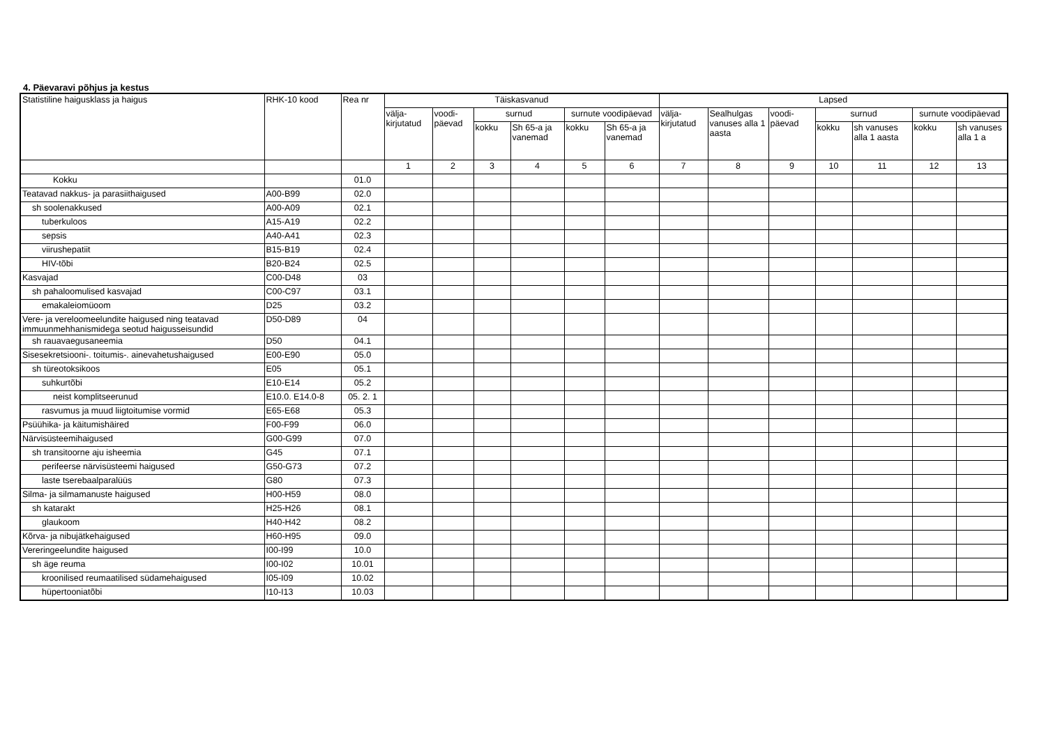4. Päevaravi põhjus ja kestus
| Statistiline haigusklass ja haigus | RHK-10 kood | Rea nr | Täiskasvanud | | | | | | Lapsed | | | | | | |
| --- | --- | --- | --- | --- | --- | --- | --- | --- | --- | --- | --- | --- | --- | --- | --- |
| | | | välja-kirjutatud | voodi-päevad | surnud | | surnute voodipäevad | | välja-kirjutatud | Sealhulgas vanuses alla 1 aasta | voodi-päevad | surnud | | surnute voodipäevad | |
| | | | | | kokku | Sh 65-a ja vanemad | kokku | Sh 65-a ja vanemad | | | | kokku | sh vanuses alla 1 aasta | kokku | sh vanuses alla 1 a |
| | | | 1 | 2 | 3 | 4 | 5 | 6 | 7 | 8 | 9 | 10 | 11 | 12 | 13 |
| Kokku | | 01.0 | | | | | | | | | | | | | |
| Teatavad nakkus- ja parasiithaigused | A00-B99 | 02.0 | | | | | | | | | | | | | |
| sh soolenakkused | A00-A09 | 02.1 | | | | | | | | | | | | | |
| tuberkuloos | A15-A19 | 02.2 | | | | | | | | | | | | | |
| sepsis | A40-A41 | 02.3 | | | | | | | | | | | | | |
| viirushepatiit | B15-B19 | 02.4 | | | | | | | | | | | | | |
| HIV-tõbi | B20-B24 | 02.5 | | | | | | | | | | | | | |
| Kasvajad | C00-D48 | 03 | | | | | | | | | | | | | |
| sh pahaloomulised kasvajad | C00-C97 | 03.1 | | | | | | | | | | | | | |
| emakaleiomüoom | D25 | 03.2 | | | | | | | | | | | | | |
| Vere- ja vereloomeelundite haigused ning teatavad immuunmehhanismidega seotud haigusseisundid | D50-D89 | 04 | | | | | | | | | | | | | |
| sh rauavaegusaneemia | D50 | 04.1 | | | | | | | | | | | | | |
| Sisesekretsiooni-. toitumis-. ainevahetushaigused | E00-E90 | 05.0 | | | | | | | | | | | | | |
| sh türeotoksikoos | E05 | 05.1 | | | | | | | | | | | | | |
| suhkurtõbi | E10-E14 | 05.2 | | | | | | | | | | | | | |
| neist komplitseerunud | E10.0. E14.0-8 | 05. 2. 1 | | | | | | | | | | | | | |
| rasvumus ja muud liigtoitumise vormid | E65-E68 | 05.3 | | | | | | | | | | | | | |
| Psüühika- ja käitumishäired | F00-F99 | 06.0 | | | | | | | | | | | | | |
| Närvisüsteemihaigused | G00-G99 | 07.0 | | | | | | | | | | | | | |
| sh transitoorne aju isheemia | G45 | 07.1 | | | | | | | | | | | | | |
| perifeerse närvisüsteemi haigused | G50-G73 | 07.2 | | | | | | | | | | | | | |
| laste tserebaalparalüüs | G80 | 07.3 | | | | | | | | | | | | | |
| Silma- ja silmamanuste haigused | H00-H59 | 08.0 | | | | | | | | | | | | | |
| sh katarakt | H25-H26 | 08.1 | | | | | | | | | | | | | |
| glaukoom | H40-H42 | 08.2 | | | | | | | | | | | | | |
| Kõrva- ja nibujätkehaigused | H60-H95 | 09.0 | | | | | | | | | | | | | |
| Vereringeelundite haigused | I00-I99 | 10.0 | | | | | | | | | | | | | |
| sh äge reuma | I00-I02 | 10.01 | | | | | | | | | | | | | |
| kroonilised reumaatilised südamehaigused | I05-I09 | 10.02 | | | | | | | | | | | | | |
| hüpertooniatõbi | I10-I13 | 10.03 | | | | | | | | | | | | | |